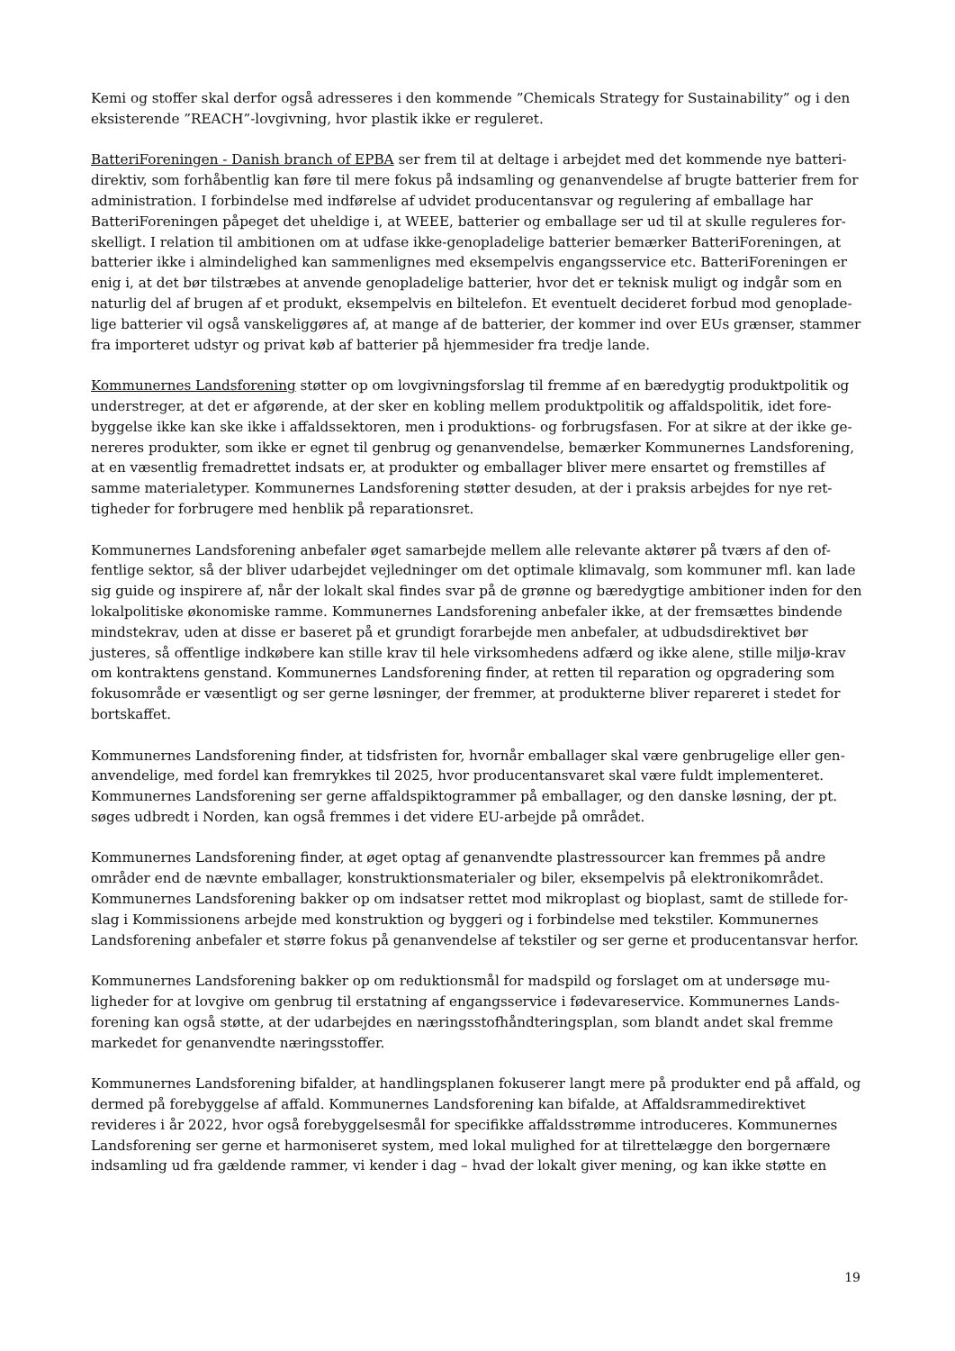Kemi og stoffer skal derfor også adresseres i den kommende ”Chemicals Strategy for Sustainability” og i den eksisterende ”REACH”-lovgivning, hvor plastik ikke er reguleret.
BatteriForeningen - Danish branch of EPBA ser frem til at deltage i arbejdet med det kommende nye batteri-direktiv, som forhåbentlig kan føre til mere fokus på indsamling og genanvendelse af brugte batterier frem for administration. I forbindelse med indførelse af udvidet producentansvar og regulering af emballage har BatteriForeningen påpeget det uheldige i, at WEEE, batterier og emballage ser ud til at skulle reguleres for-skelligt. I relation til ambitionen om at udfase ikke-genopladelige batterier bemærker BatteriForeningen, at batterier ikke i almindelighed kan sammenlignes med eksempelvis engangsservice etc. BatteriForeningen er enig i, at det bør tilstræbes at anvende genopladelige batterier, hvor det er teknisk muligt og indgår som en naturlig del af brugen af et produkt, eksempelvis en biltelefon. Et eventuelt decideret forbud mod genoplade-lige batterier vil også vanskeliggøres af, at mange af de batterier, der kommer ind over EUs grænser, stammer fra importeret udstyr og privat køb af batterier på hjemmesider fra tredje lande.
Kommunernes Landsforening støtter op om lovgivningsforslag til fremme af en bæredygtig produktpolitik og understreger, at det er afgørende, at der sker en kobling mellem produktpolitik og affaldspolitik, idet fore-byggelse ikke kan ske ikke i affaldssektoren, men i produktions- og forbrugsfasen. For at sikre at der ikke ge-nereres produkter, som ikke er egnet til genbrug og genanvendelse, bemærker Kommunernes Landsforening, at en væsentlig fremadrettet indsats er, at produkter og emballager bliver mere ensartet og fremstilles af samme materialetyper. Kommunernes Landsforening støtter desuden, at der i praksis arbejdes for nye ret-tigheder for forbrugere med henblik på reparationsret.
Kommunernes Landsforening anbefaler øget samarbejde mellem alle relevante aktører på tværs af den of-fentlige sektor, så der bliver udarbejdet vejledninger om det optimale klimavalg, som kommuner mfl. kan lade sig guide og inspirere af, når der lokalt skal findes svar på de grønne og bæredygtige ambitioner inden for den lokalpolitiske økonomiske ramme. Kommunernes Landsforening anbefaler ikke, at der fremsættes bindende mindstekrav, uden at disse er baseret på et grundigt forarbejde men anbefaler, at udbudsdirektivet bør justeres, så offentlige indkøbere kan stille krav til hele virksomhedens adfærd og ikke alene, stille miljø-krav om kontraktens genstand. Kommunernes Landsforening finder, at retten til reparation og opgradering som fokusområde er væsentligt og ser gerne løsninger, der fremmer, at produkterne bliver repareret i stedet for bortskaffet.
Kommunernes Landsforening finder, at tidsfristen for, hvornår emballager skal være genbrugelige eller gen-anvendelige, med fordel kan fremrykkes til 2025, hvor producentansvaret skal være fuldt implementeret. Kommunernes Landsforening ser gerne affaldspiktogrammer på emballager, og den danske løsning, der pt. søges udbredt i Norden, kan også fremmes i det videre EU-arbejde på området.
Kommunernes Landsforening finder, at øget optag af genanvendte plastressourcer kan fremmes på andre områder end de nævnte emballager, konstruktionsmaterialer og biler, eksempelvis på elektronikområdet. Kommunernes Landsforening bakker op om indsatser rettet mod mikroplast og bioplast, samt de stillede for-slag i Kommissionens arbejde med konstruktion og byggeri og i forbindelse med tekstiler. Kommunernes Landsforening anbefaler et større fokus på genanvendelse af tekstiler og ser gerne et producentansvar herfor.
Kommunernes Landsforening bakker op om reduktionsmål for madspild og forslaget om at undersøge mu-ligheder for at lovgive om genbrug til erstatning af engangsservice i fødevareservice. Kommunernes Lands-forening kan også støtte, at der udarbejdes en næringsstofhåndteringsplan, som blandt andet skal fremme markedet for genanvendte næringsstoffer.
Kommunernes Landsforening bifalder, at handlingsplanen fokuserer langt mere på produkter end på affald, og dermed på forebyggelse af affald. Kommunernes Landsforening kan bifalde, at Affaldsrammedirektivet revideres i år 2022, hvor også forebyggelsesmål for specifikke affaldsstrømme introduceres. Kommunernes Landsforening ser gerne et harmoniseret system, med lokal mulighed for at tilrettelægge den borgernære indsamling ud fra gældende rammer, vi kender i dag – hvad der lokalt giver mening, og kan ikke støtte en
19